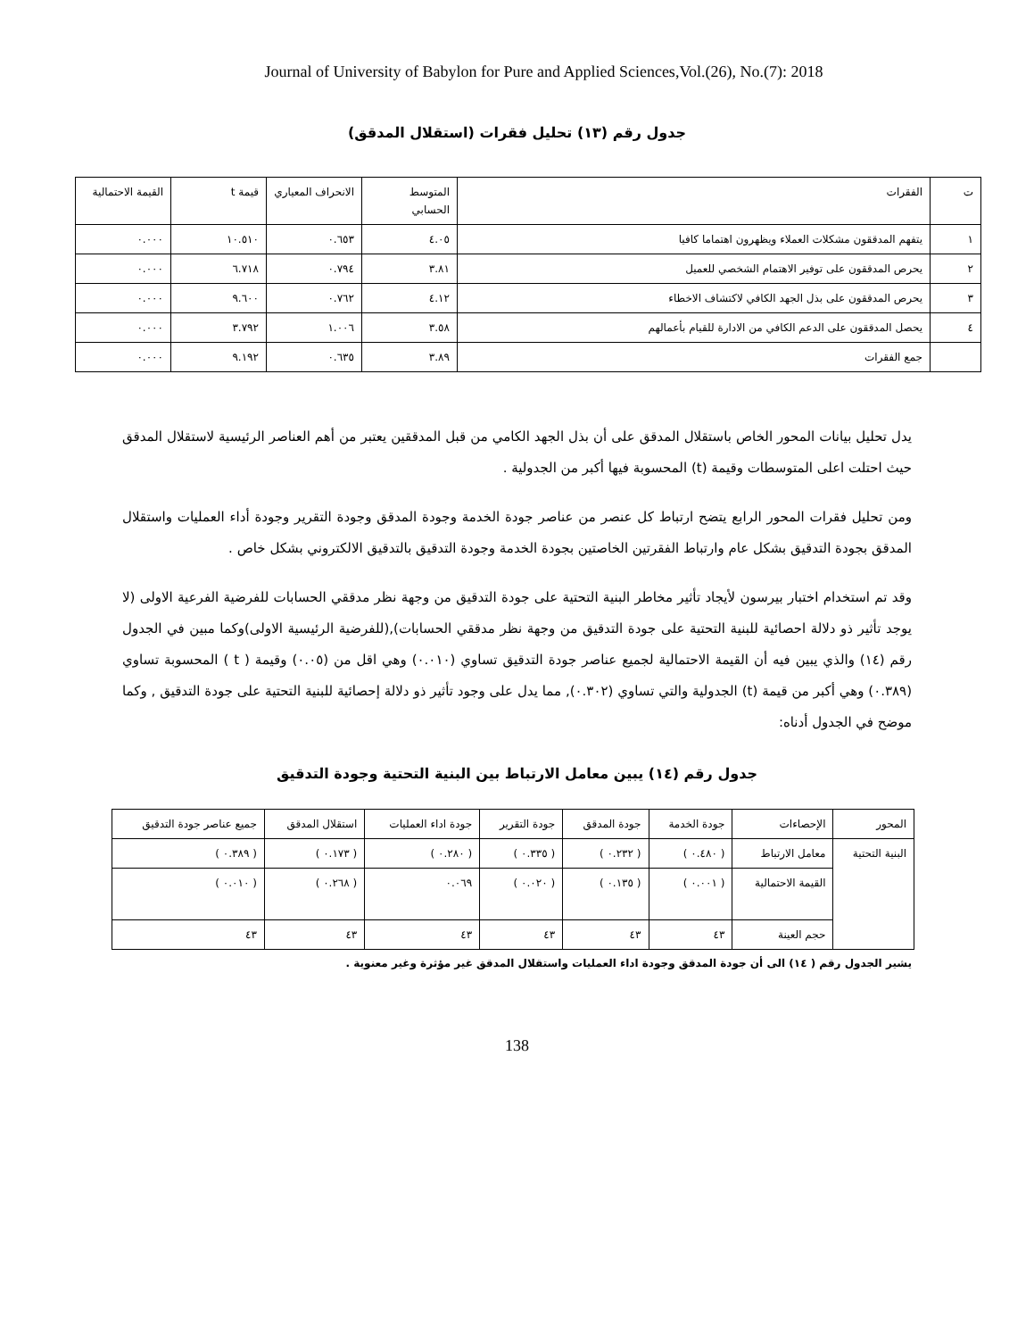Journal of University of Babylon for Pure and Applied Sciences,Vol.(26), No.(7): 2018
جدول رقم (١٣) تحليل فقرات (استقلال المدقق)
| ت | الفقرات | المتوسط الحسابي | الانحراف المعياري | قيمة t | القيمة الاحتمالية |
| --- | --- | --- | --- | --- | --- |
| ١ | يتفهم المدققون مشكلات العملاء ويظهرون اهتماما كافيا | ٤.٠٥ | ٠.٦٥٣ | ١٠.٥١٠ | ٠.٠٠٠ |
| ٢ | يحرص المدققون على توفير الاهتمام الشخصي للعميل | ٣.٨١ | ٠.٧٩٤ | ٦.٧١٨ | ٠.٠٠٠ |
| ٣ | يحرص المدققون على بذل الجهد الكافي لاكتشاف الاخطاء | ٤.١٢ | ٠.٧٦٢ | ٩.٦٠٠ | ٠.٠٠٠ |
| ٤ | يحصل المدققون على الدعم الكافي من الادارة للقيام بأعمالهم | ٣.٥٨ | ١.٠٠٦ | ٣.٧٩٢ | ٠.٠٠٠ |
| | جمع الفقرات | ٣.٨٩ | ٠.٦٣٥ | ٩.١٩٢ | ٠.٠٠٠ |
يدل تحليل بيانات المحور الخاص باستقلال المدقق على أن بذل الجهد الكامي من قبل المدققين يعتبر من أهم العناصر الرئيسية لاستقلال المدقق حيث احتلت اعلى المتوسطات وقيمة (t) المحسوبة فيها أكبر من الجدولية .
ومن تحليل فقرات المحور الرابع يتضح ارتباط كل عنصر من عناصر جودة الخدمة وجودة المدقق وجودة التقرير وجودة أداء العمليات واستقلال المدقق بجودة التدقيق بشكل عام وارتباط الفقرتين الخاصتين بجودة الخدمة وجودة التدقيق بالتدقيق الالكتروني بشكل خاص .
وقد تم استخدام اختبار بيرسون لأيجاد تأثير مخاطر البنية التحتية على جودة التدقيق من وجهة نظر مدققي الحسابات للفرضية الفرعية الاولى (لا يوجد تأثير ذو دلالة احصائية للبنية التحتية على جودة التدقيق من وجهة نظر مدققي الحسابات),(للفرضية الرئيسية الاولى)وكما مبين في الجدول رقم (١٤) والذي يبين فيه أن القيمة الاحتمالية لجميع عناصر جودة التدقيق تساوي (٠.٠١٠) وهي اقل من (٠.٠٥) وقيمة ( t ) المحسوبة تساوي (٠.٣٨٩) وهي أكبر من قيمة (t) الجدولية والتي تساوي (٠.٣٠٢), مما يدل على وجود تأثير ذو دلالة إحصائية للبنية التحتية على جودة التدقيق , وكما موضح في الجدول أدناه:
جدول رقم (١٤) يبين معامل الارتباط بين البنية التحتية وجودة التدقيق
| المحور | الإحصاءات | جودة الخدمة | جودة المدقق | جودة التقرير | جودة اداء العمليات | استقلال المدقق | جميع عناصر جودة التدقيق |
| --- | --- | --- | --- | --- | --- | --- | --- |
| البنية التحتية | معامل الارتباط | ( ٠.٤٨٠ ) | ( ٠.٢٣٢ ) | ( ٠.٣٣٥ ) | ( ٠.٢٨٠ ) | ( ٠.١٧٣ ) | ( ٠.٣٨٩ ) |
| | القيمة الاحتمالية | ( ٠.٠٠١ ) | ( ٠.١٣٥ ) | ( ٠.٠٢٠ ) | ٠.٠٦٩ | ( ٠.٢٦٨ ) | ( ٠.٠١٠ ) |
| | حجم العينة | ٤٣ | ٤٣ | ٤٣ | ٤٣ | ٤٣ | ٤٣ |
يشير الجدول رقم ( ١٤) الى أن جودة المدقق وجودة اداء العمليات واستقلال المدقق غير مؤثرة وغير معنوية .
138